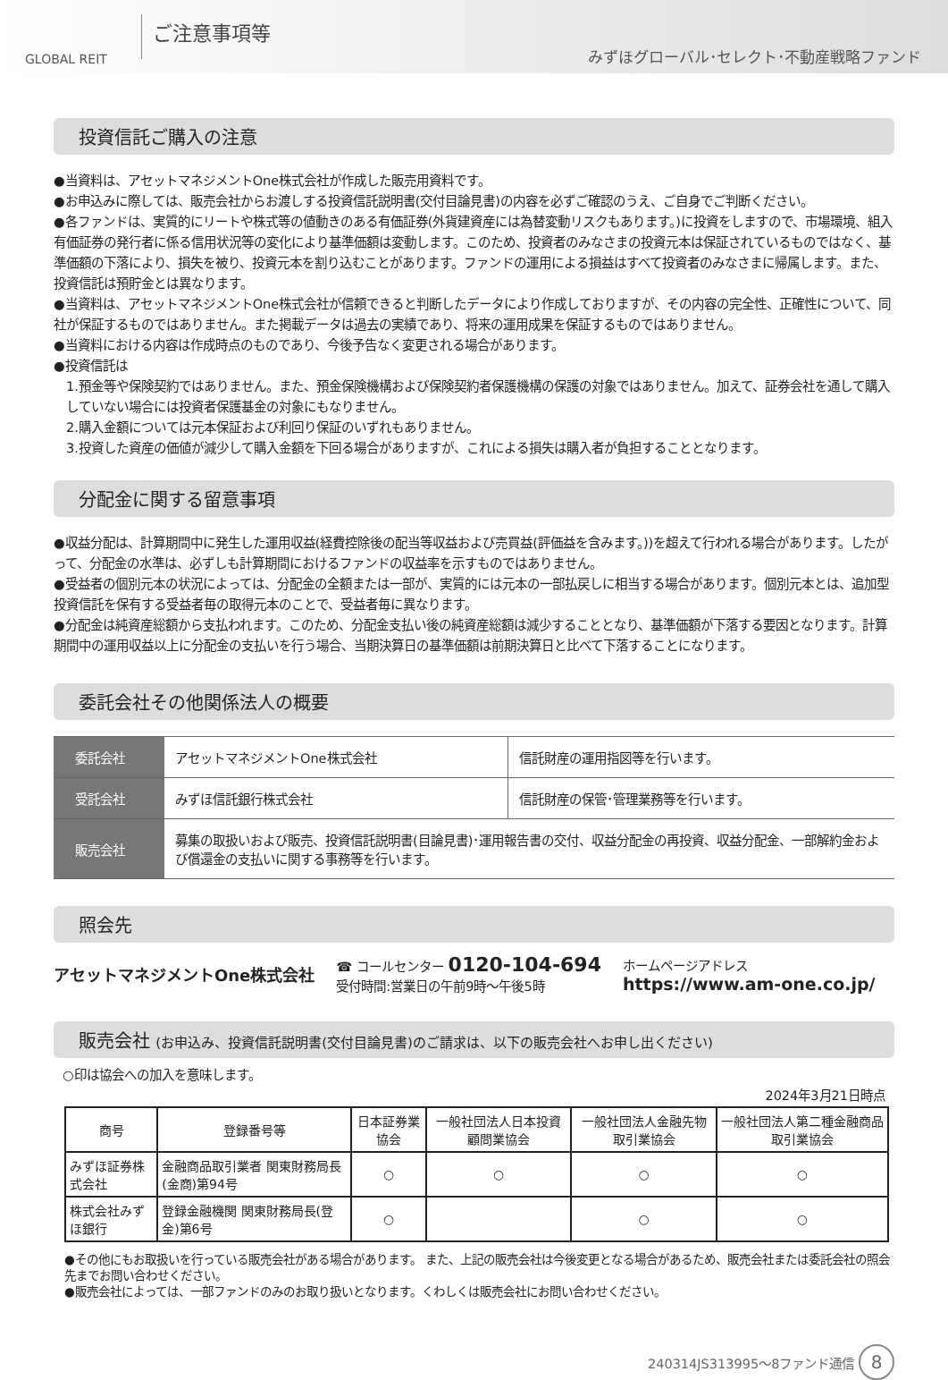GLOBAL REIT
ご注意事項等
みずほグローバル･セレクト･不動産戦略ファンド
投資信託ご購入の注意
●当資料は、アセットマネジメントOne株式会社が作成した販売用資料です。
●お申込みに際しては、販売会社からお渡しする投資信託説明書(交付目論見書)の内容を必ずご確認のうえ、ご自身でご判断ください。
●各ファンドは、実質的にリートや株式等の値動きのある有価証券(外貨建資産には為替変動リスクもあります。)に投資をしますので、市場環境、組入有価証券の発行者に係る信用状況等の変化により基準価額は変動します。このため、投資者のみなさまの投資元本は保証されているものではなく、基準価額の下落により、損失を被り、投資元本を割り込むことがあります。ファンドの運用による損益はすべて投資者のみなさまに帰属します。また、投資信託は預貯金とは異なります。
●当資料は、アセットマネジメントOne株式会社が信頼できると判断したデータにより作成しておりますが、その内容の完全性、正確性について、同社が保証するものではありません。また掲載データは過去の実績であり、将来の運用成果を保証するものではありません。
●当資料における内容は作成時点のものであり、今後予告なく変更される場合があります。
●投資信託は
1.預金等や保険契約ではありません。また、預金保険機構および保険契約者保護機構の保護の対象ではありません。加えて、証券会社を通して購入していない場合には投資者保護基金の対象にもなりません。
2.購入金額については元本保証および利回り保証のいずれもありません。
3.投資した資産の価値が減少して購入金額を下回る場合がありますが、これによる損失は購入者が負担することとなります。
分配金に関する留意事項
●収益分配は、計算期間中に発生した運用収益(経費控除後の配当等収益および売買益(評価益を含みます。))を超えて行われる場合があります。したがって、分配金の水準は、必ずしも計算期間におけるファンドの収益率を示すものではありません。
●受益者の個別元本の状況によっては、分配金の全額または一部が、実質的には元本の一部払戻しに相当する場合があります。個別元本とは、追加型投資信託を保有する受益者毎の取得元本のことで、受益者毎に異なります。
●分配金は純資産総額から支払われます。このため、分配金支払い後の純資産総額は減少することとなり、基準価額が下落する要因となります。計算期間中の運用収益以上に分配金の支払いを行う場合、当期決算日の基準価額は前期決算日と比べて下落することになります。
委託会社その他関係法人の概要
| 委託会社 | アセットマネジメントOne株式会社 | 信託財産の運用指図等を行います。 |
| 受託会社 | みずほ信託銀行株式会社 | 信託財産の保管･管理業務等を行います。 |
| 販売会社 | 募集の取扱いおよび販売、投資信託説明書(目論見書)･運用報告書の交付、収益分配金の再投資、収益分配金、一部解約金および償還金の支払いに関する事務等を行います。 | |
照会先
アセットマネジメントOne株式会社
☎ コールセンター 0120-104-694
受付時間:営業日の午前9時～午後5時
ホームページアドレス
https://www.am-one.co.jp/
販売会社 (お申込み、投資信託説明書(交付目論見書)のご請求は、以下の販売会社へお申し出ください)
○印は協会への加入を意味します。
2024年3月21日時点
| 商号 | 登録番号等 | 日本証券業協会 | 一般社団法人日本投資顧問業協会 | 一般社団法人金融先物取引業協会 | 一般社団法人第二種金融商品取引業協会 |
| --- | --- | --- | --- | --- | --- |
| みずほ証券株式会社 | 金融商品取引業者 関東財務局長(金商)第94号 | ○ | ○ | ○ | ○ |
| 株式会社みずほ銀行 | 登録金融機関 関東財務局長(登金)第6号 | ○ | | ○ | ○ |
●その他にもお取扱いを行っている販売会社がある場合があります。 また、上記の販売会社は今後変更となる場合があるため、販売会社または委託会社の照会先までお問い合わせください。
●販売会社によっては、一部ファンドのみのお取り扱いとなります。くわしくは販売会社にお問い合わせください。
240314JS313995～8ファンド通信 8